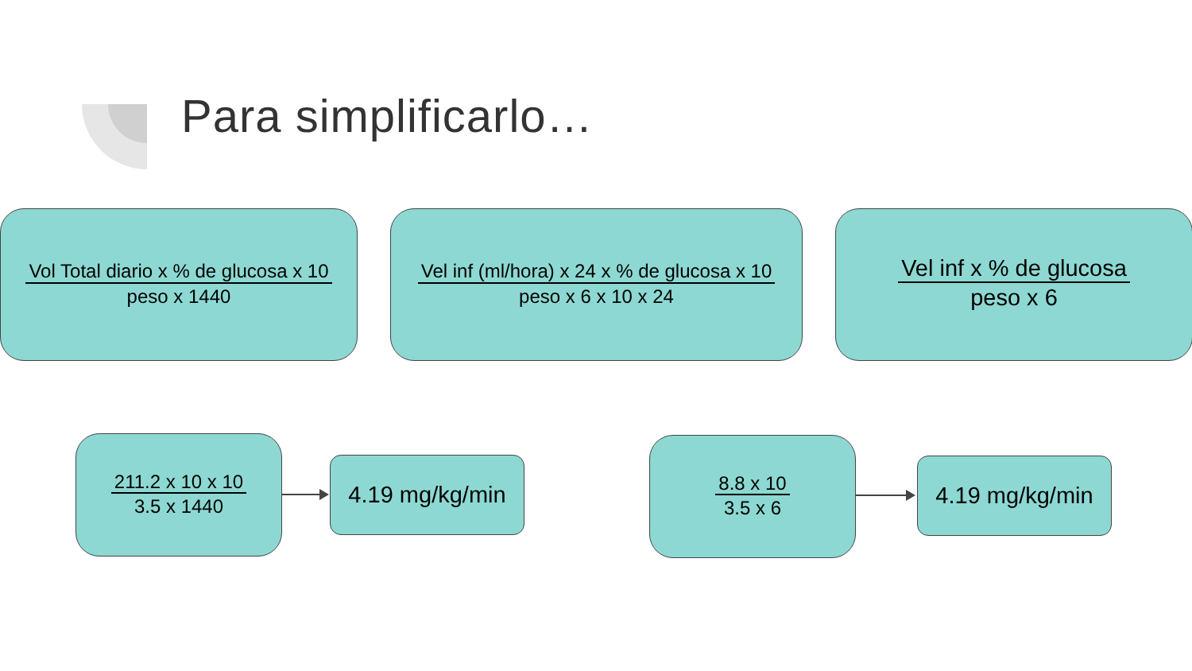Para simplificarlo…
Vol Total diario x % de glucosa x 10
peso x 1440
Vel inf (ml/hora) x 24 x % de glucosa x 10
peso x 6 x 10 x 24
Vel inf x % de glucosa
peso x 6
211.2 x 10 x 10
3.5 x 1440
4.19 mg/kg/min
8.8 x 10
3.5 x 6
4.19 mg/kg/min